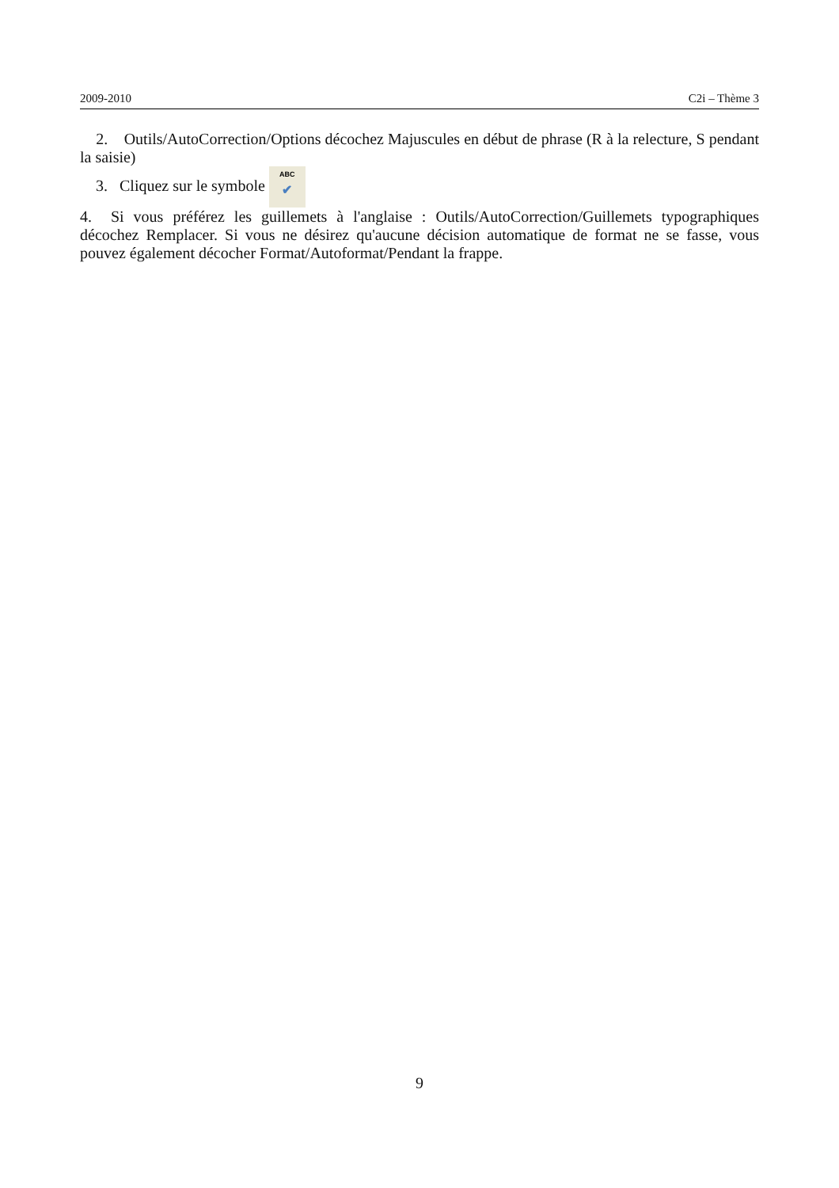2009-2010 C2i – Thème 3
2. Outils/AutoCorrection/Options décochez Majuscules en début de phrase (R à la relecture, S pendant la saisie)
3. Cliquez sur le symbole ABC
✔
4. Si vous préférez les guillemets à l'anglaise : Outils/AutoCorrection/Guillemets typographiques décochez Remplacer. Si vous ne désirez qu'aucune décision automatique de format ne se fasse, vous pouvez également décocher Format/Autoformat/Pendant la frappe.
9